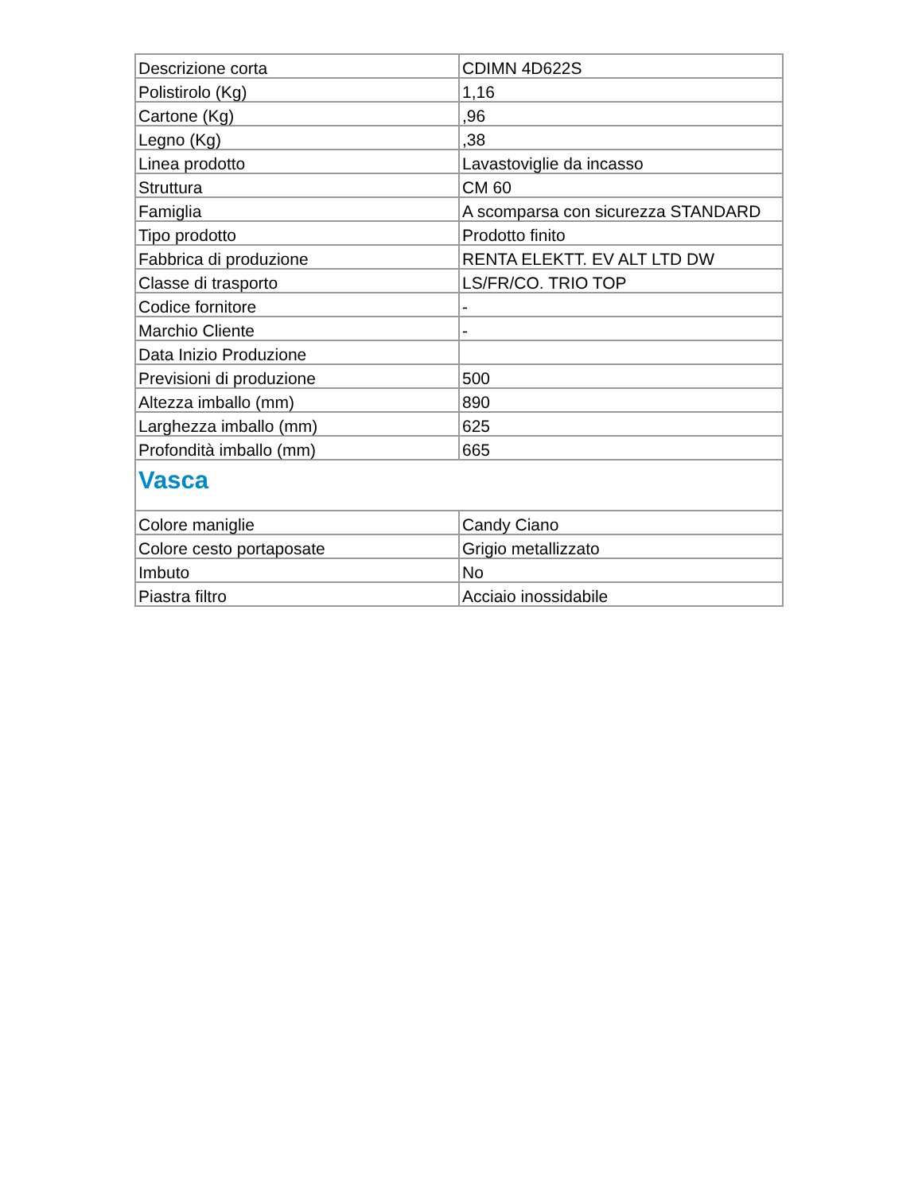| Descrizione corta | CDIMN 4D622S |
| Polistirolo (Kg) | 1,16 |
| Cartone (Kg) | ,96 |
| Legno (Kg) | ,38 |
| Linea prodotto | Lavastoviglie da incasso |
| Struttura | CM 60 |
| Famiglia | A scomparsa con sicurezza STANDARD |
| Tipo prodotto | Prodotto finito |
| Fabbrica di produzione | RENTA ELEKTT. EV ALT LTD DW |
| Classe di trasporto | LS/FR/CO. TRIO TOP |
| Codice fornitore | - |
| Marchio Cliente | - |
| Data Inizio Produzione | |
| Previsioni di produzione | 500 |
| Altezza imballo (mm) | 890 |
| Larghezza imballo (mm) | 625 |
| Profondità imballo (mm) | 665 |
| Vasca | |
| Colore maniglie | Candy Ciano |
| Colore cesto portaposate | Grigio metallizzato |
| Imbuto | No |
| Piastra filtro | Acciaio inossidabile |